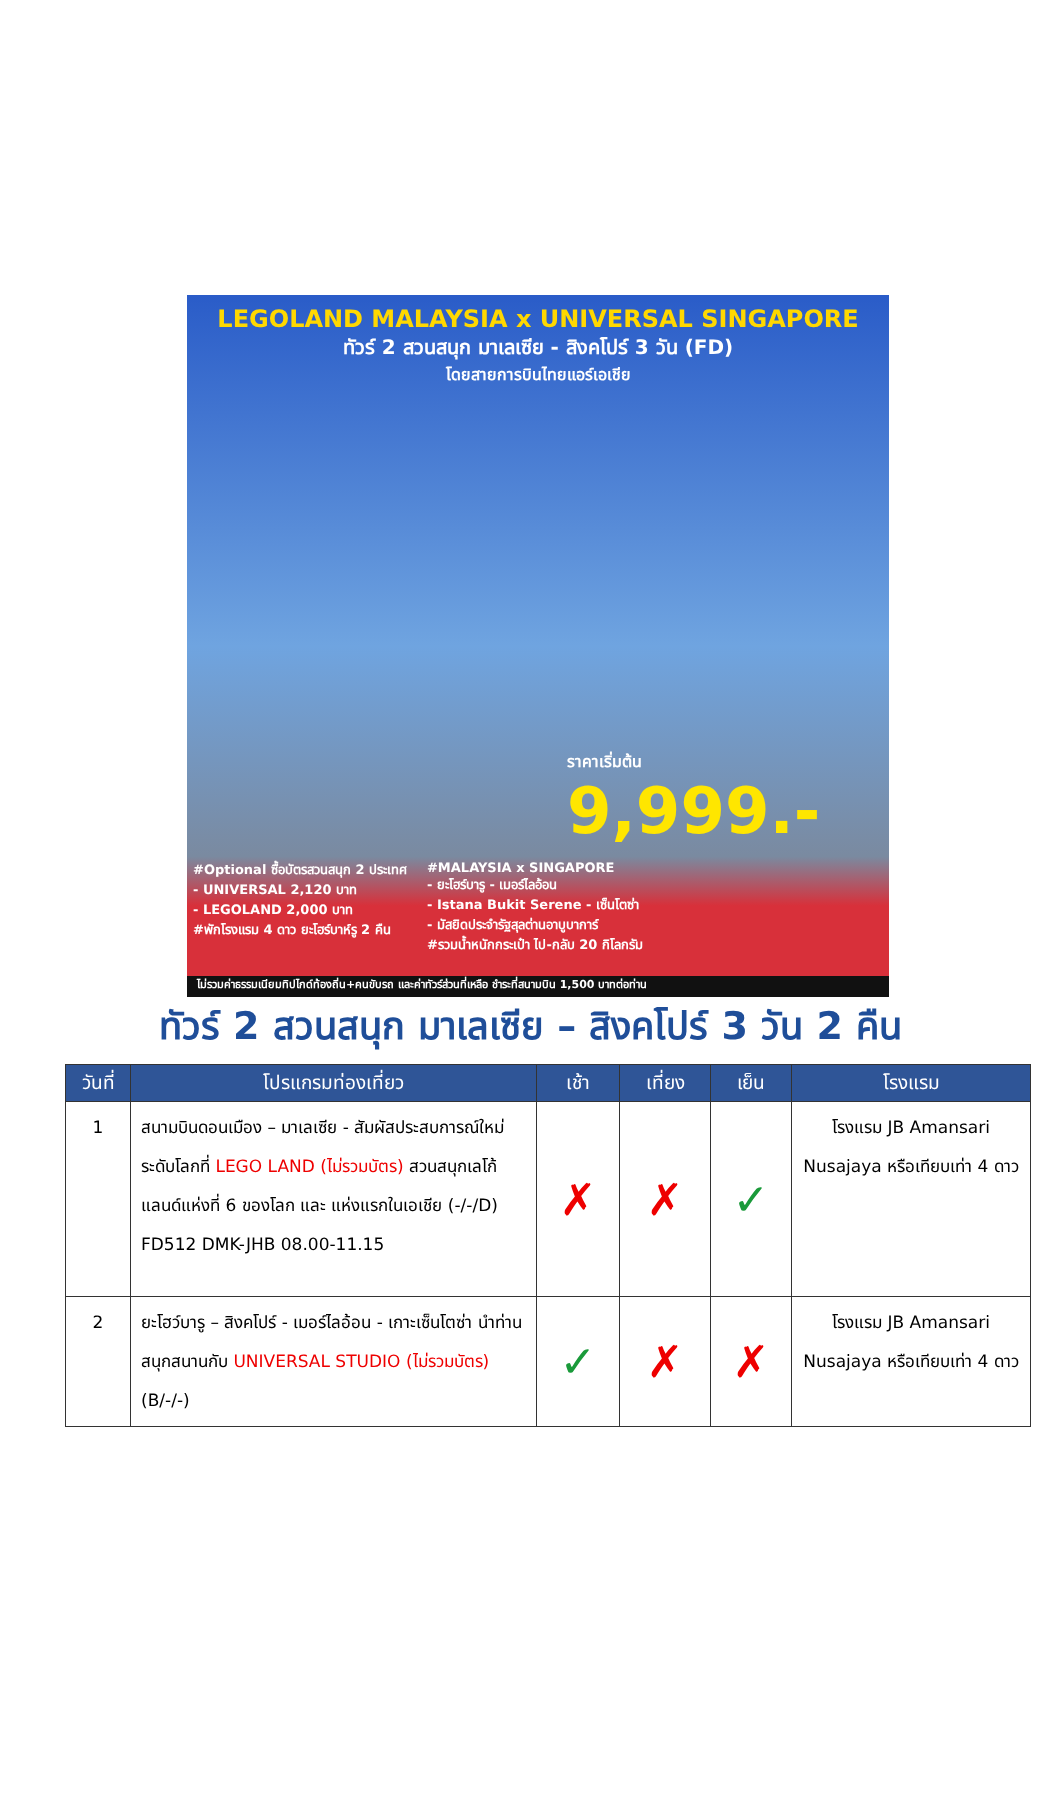LEGOLAND MALAYSIA x UNIVERSAL SINGAPORE
ทัวร์ 2 สวนสนุก มาเลเซีย - สิงคโปร์ 3 วัน (FD)
โดยสายการบินไทยแอร์เอเชีย
ราคาเริ่มต้น
9,999.-
#Optional ซื้อบัตรสวนสนุก 2 ประเทศ
- UNIVERSAL 2,120 บาท
- LEGOLAND 2,000 บาท
#พักโรงแรม 4 ดาว ยะโฮร์บาห์รู 2 คืน
#MALAYSIA x SINGAPORE
- ยะโฮร์บารู - เมอร์ไลอ้อน
- Istana Bukit Serene - เซ็นโตซ่า
- มัสยิดประจำรัฐสุลต่านอาบูบาการ์
#รวมน้ำหนักกระเป๋า ไป-กลับ 20 กิโลกรัม
ไม่รวมค่าธรรมเนียมทิปไกด์ท้องถิ่น+คนขับรถ และค่าทัวร์ส่วนที่เหลือ ชำระที่สนามบิน 1,500 บาทต่อท่าน
ทัวร์ 2 สวนสนุก มาเลเซีย – สิงคโปร์ 3 วัน 2 คืน
| วันที่ | โปรแกรมท่องเที่ยว | เช้า | เที่ยง | เย็น | โรงแรม |
| --- | --- | --- | --- | --- | --- |
| 1 | สนามบินดอนเมือง – มาเลเซีย - สัมผัสประสบการณ์ใหม่ระดับโลกที่ LEGO LAND (ไม่รวมบัตร) สวนสนุกเลโก้แลนด์แห่งที่ 6 ของโลก และ แห่งแรกในเอเชีย (-/-/D) FD512 DMK-JHB 08.00-11.15 | ✗ | ✗ | ✓ | โรงแรม JB Amansari Nusajaya หรือเทียบเท่า 4 ดาว |
| 2 | ยะโฮว์บารู – สิงคโปร์ - เมอร์ไลอ้อน - เกาะเซ็นโตซ่า นำท่านสนุกสนานกับ UNIVERSAL STUDIO (ไม่รวมบัตร) (B/-/-) | ✓ | ✗ | ✗ | โรงแรม JB Amansari Nusajaya หรือเทียบเท่า 4 ดาว |